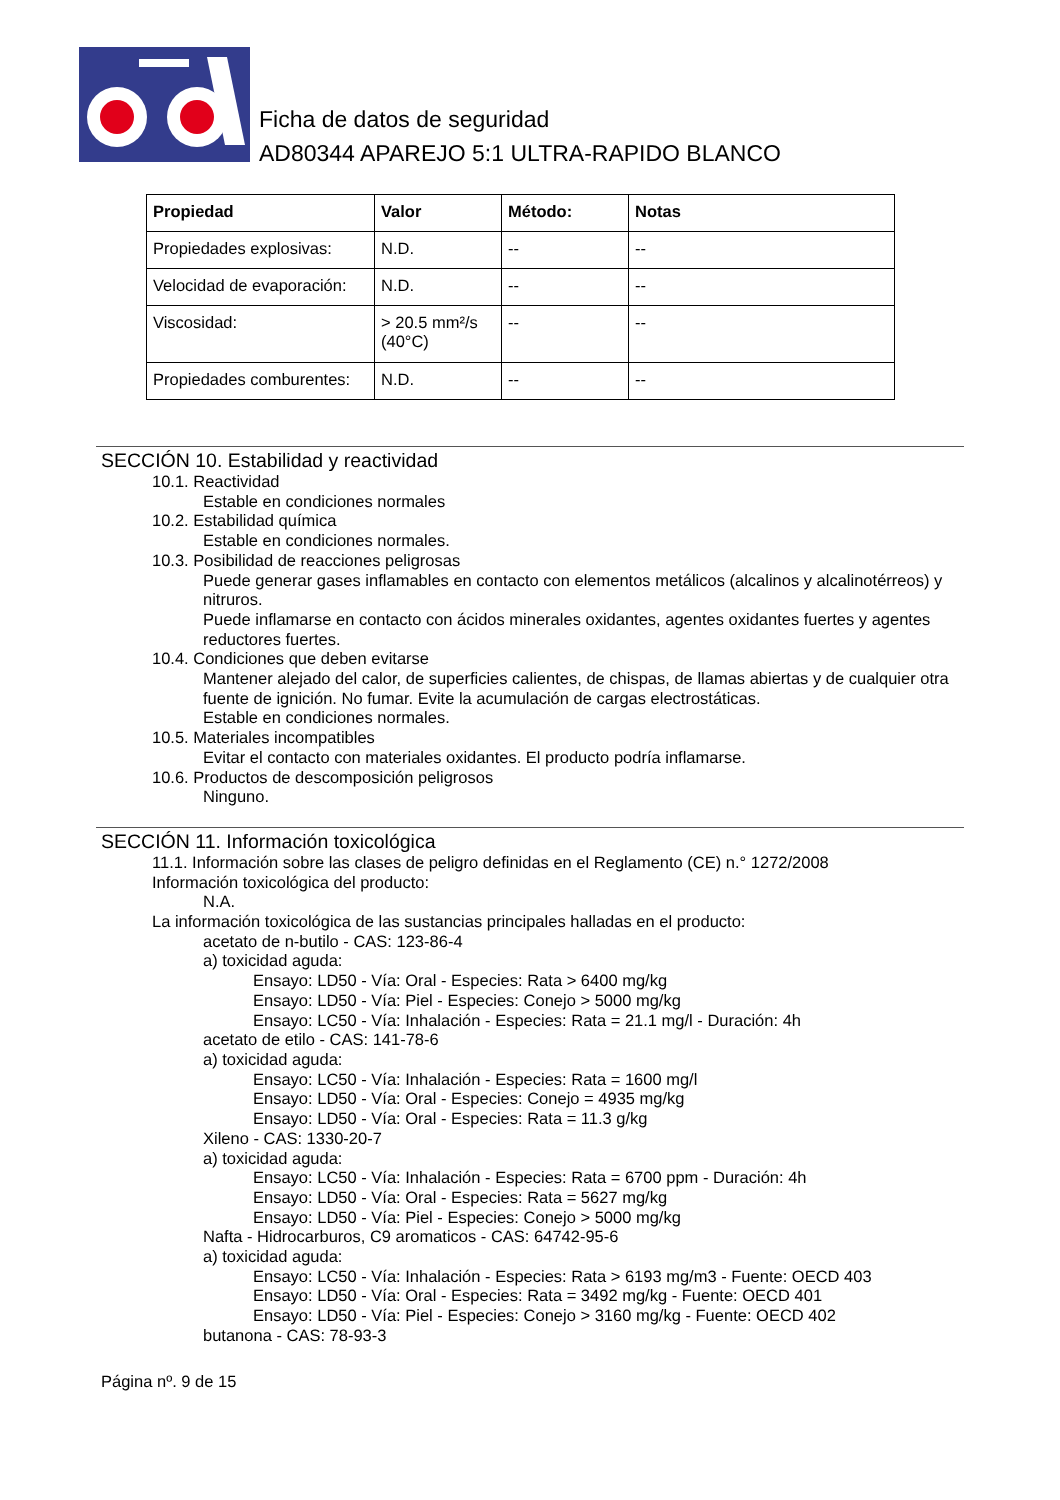Ficha de datos de seguridad
AD80344 APAREJO 5:1 ULTRA-RAPIDO BLANCO
| Propiedad | Valor | Método: | Notas |
| --- | --- | --- | --- |
| Propiedades explosivas: | N.D. | -- | -- |
| Velocidad de evaporación: | N.D. | -- | -- |
| Viscosidad: | > 20.5 mm²/s (40°C) | -- | -- |
| Propiedades comburentes: | N.D. | -- | -- |
SECCIÓN 10. Estabilidad y reactividad
10.1. Reactividad
Estable en condiciones normales
10.2. Estabilidad química
Estable en condiciones normales.
10.3. Posibilidad de reacciones peligrosas
Puede generar gases inflamables en contacto con elementos metálicos (alcalinos y alcalinotérreos) y nitruros.
Puede inflamarse en contacto con ácidos minerales oxidantes, agentes oxidantes fuertes y agentes reductores fuertes.
10.4. Condiciones que deben evitarse
Mantener alejado del calor, de superficies calientes, de chispas, de llamas abiertas y de cualquier otra fuente de ignición. No fumar. Evite la acumulación de cargas electrostáticas.
Estable en condiciones normales.
10.5. Materiales incompatibles
Evitar el contacto con materiales oxidantes. El producto podría inflamarse.
10.6. Productos de descomposición peligrosos
Ninguno.
SECCIÓN 11. Información toxicológica
11.1. Información sobre las clases de peligro definidas en el Reglamento (CE) n.° 1272/2008
Información toxicológica del producto:
N.A.
La información toxicológica de las sustancias principales halladas en el producto:
acetato de n-butilo - CAS: 123-86-4
a) toxicidad aguda:
Ensayo: LD50 - Vía: Oral - Especies: Rata > 6400 mg/kg
Ensayo: LD50 - Vía: Piel - Especies: Conejo > 5000 mg/kg
Ensayo: LC50 - Vía: Inhalación - Especies: Rata = 21.1 mg/l - Duración: 4h
acetato de etilo - CAS: 141-78-6
a) toxicidad aguda:
Ensayo: LC50 - Vía: Inhalación - Especies: Rata = 1600 mg/l
Ensayo: LD50 - Vía: Oral - Especies: Conejo = 4935 mg/kg
Ensayo: LD50 - Vía: Oral - Especies: Rata = 11.3 g/kg
Xileno - CAS: 1330-20-7
a) toxicidad aguda:
Ensayo: LC50 - Vía: Inhalación - Especies: Rata = 6700 ppm - Duración: 4h
Ensayo: LD50 - Vía: Oral - Especies: Rata = 5627 mg/kg
Ensayo: LD50 - Vía: Piel - Especies: Conejo > 5000 mg/kg
Nafta - Hidrocarburos, C9 aromaticos - CAS: 64742-95-6
a) toxicidad aguda:
Ensayo: LC50 - Vía: Inhalación - Especies: Rata > 6193 mg/m3 - Fuente: OECD 403
Ensayo: LD50 - Vía: Oral - Especies: Rata = 3492 mg/kg - Fuente: OECD 401
Ensayo: LD50 - Vía: Piel - Especies: Conejo > 3160 mg/kg - Fuente: OECD 402
butanona - CAS: 78-93-3
Página nº. 9 de 15